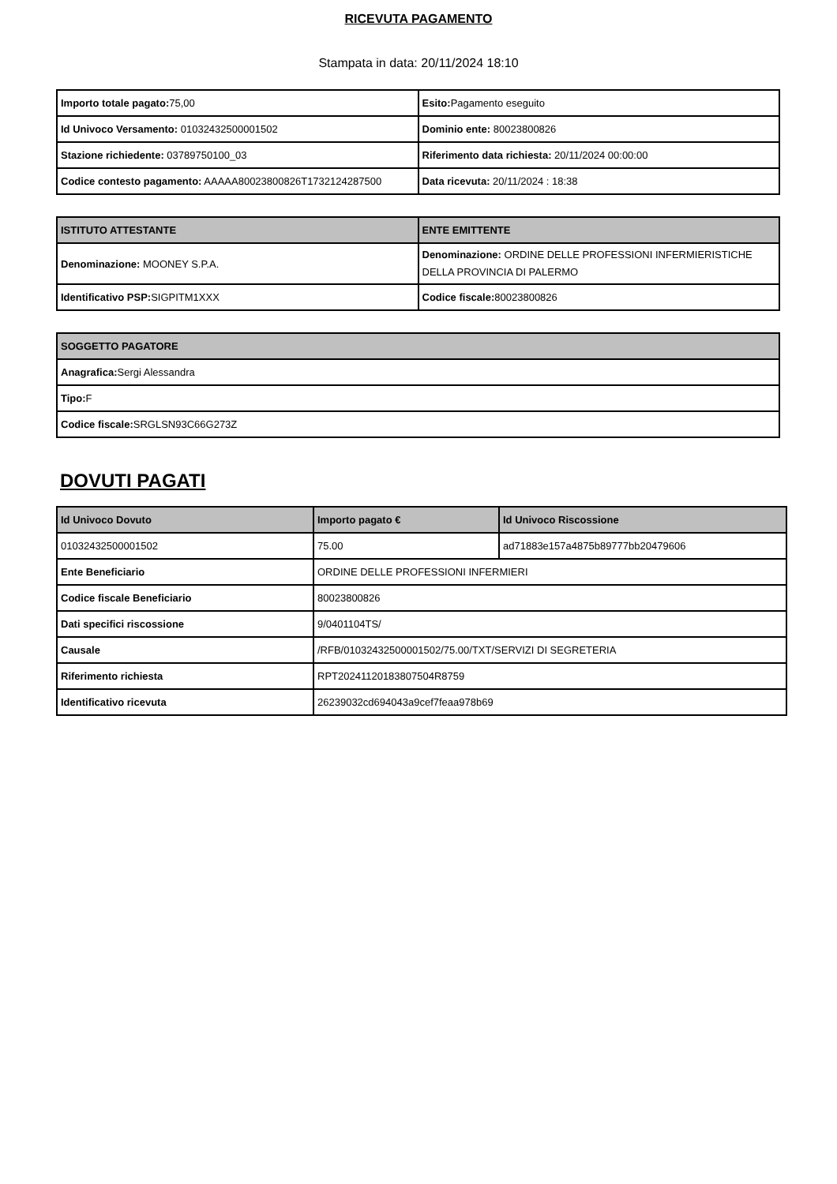RICEVUTA PAGAMENTO
Stampata in data: 20/11/2024 18:10
| Importo totale pagato: 75,00 | Esito: Pagamento eseguito |
| Id Univoco Versamento: 01032432500001502 | Dominio ente: 80023800826 |
| Stazione richiedente: 03789750100_03 | Riferimento data richiesta: 20/11/2024 00:00:00 |
| Codice contesto pagamento: AAAAA80023800826T1732124287500 | Data ricevuta: 20/11/2024 : 18:38 |
| ISTITUTO ATTESTANTE | ENTE EMITTENTE |
| --- | --- |
| Denominazione: MOONEY S.P.A. | Denominazione: ORDINE DELLE PROFESSIONI INFERMIERISTICHE DELLA PROVINCIA DI PALERMO |
| Identificativo PSP: SIGPITM1XXX | Codice fiscale: 80023800826 |
| SOGGETTO PAGATORE |
| --- |
| Anagrafica: Sergi Alessandra |
| Tipo: F |
| Codice fiscale: SRGLSN93C66G273Z |
DOVUTI PAGATI
| Id Univoco Dovuto | Importo pagato € | Id Univoco Riscossione |
| --- | --- | --- |
| 01032432500001502 | 75.00 | ad71883e157a4875b89777bb20479606 |
| Ente Beneficiario | ORDINE DELLE PROFESSIONI INFERMIERI | |
| Codice fiscale Beneficiario | 80023800826 | |
| Dati specifici riscossione | 9/0401104TS/ | |
| Causale | /RFB/01032432500001502/75.00/TXT/SERVIZI DI SEGRETERIA | |
| Riferimento richiesta | RPT20241120183807504R8759 | |
| Identificativo ricevuta | 26239032cd694043a9cef7feaa978b69 | |